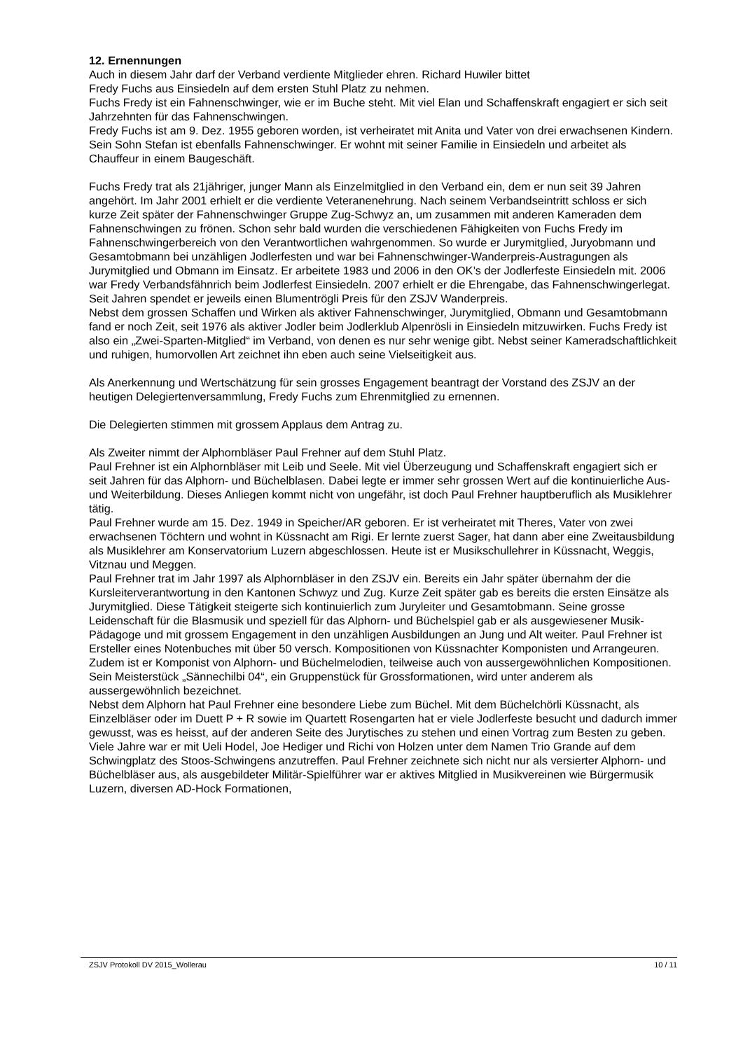12. Ernennungen
Auch in diesem Jahr darf der Verband verdiente Mitglieder ehren. Richard Huwiler bittet
Fredy Fuchs aus Einsiedeln auf dem ersten Stuhl Platz zu nehmen.
Fuchs Fredy ist ein Fahnenschwinger, wie er im Buche steht. Mit viel Elan und Schaffenskraft engagiert er sich seit Jahrzehnten für das Fahnenschwingen.
Fredy Fuchs ist am 9. Dez. 1955 geboren worden, ist verheiratet mit Anita und Vater von drei erwachsenen Kindern. Sein Sohn Stefan ist ebenfalls Fahnenschwinger. Er wohnt mit seiner Familie in Einsiedeln und arbeitet als Chauffeur in einem Baugeschäft.
Fuchs Fredy trat als 21jähriger, junger Mann als Einzelmitglied in den Verband ein, dem er nun seit 39 Jahren angehört. Im Jahr 2001 erhielt er die verdiente Veteranenehrung. Nach seinem Verbandseintritt schloss er sich kurze Zeit später der Fahnenschwinger Gruppe Zug-Schwyz an, um zusammen mit anderen Kameraden dem Fahnenschwingen zu frönen. Schon sehr bald wurden die verschiedenen Fähigkeiten von Fuchs Fredy im Fahnenschwingerbereich von den Verantwortlichen wahrgenommen. So wurde er Jurymitglied, Juryobmann und Gesamtobmann bei unzähligen Jodlerfesten und war bei Fahnenschwinger-Wanderpreis-Austragungen als Jurymitglied und Obmann im Einsatz. Er arbeitete 1983 und 2006 in den OK’s der Jodlerfeste Einsiedeln mit. 2006 war Fredy Verbandsfähnrich beim Jodlerfest Einsiedeln. 2007 erhielt er die Ehrengabe, das Fahnenschwingerlegat. Seit Jahren spendet er jeweils einen Blumentrögli Preis für den ZSJV Wanderpreis.
Nebst dem grossen Schaffen und Wirken als aktiver Fahnenschwinger, Jurymitglied, Obmann und Gesamtobmann fand er noch Zeit, seit 1976 als aktiver Jodler beim Jodlerklub Alpenrösli in Einsiedeln mitzuwirken. Fuchs Fredy ist also ein „Zwei-Sparten-Mitglied“ im Verband, von denen es nur sehr wenige gibt. Nebst seiner Kameradschaftlichkeit und ruhigen, humorvollen Art zeichnet ihn eben auch seine Vielseitigkeit aus.
Als Anerkennung und Wertschätzung für sein grosses Engagement beantragt der Vorstand des ZSJV an der heutigen Delegiertenversammlung, Fredy Fuchs zum Ehrenmitglied zu ernennen.
Die Delegierten stimmen mit grossem Applaus dem Antrag zu.
Als Zweiter nimmt der Alphornbläser Paul Frehner auf dem Stuhl Platz.
Paul Frehner ist ein Alphornbläser mit Leib und Seele. Mit viel Überzeugung und Schaffenskraft engagiert sich er seit Jahren für das Alphorn- und Büchelblasen. Dabei legte er immer sehr grossen Wert auf die kontinuierliche Aus- und Weiterbildung. Dieses Anliegen kommt nicht von ungefähr, ist doch Paul Frehner hauptberuflich als Musiklehrer tätig.
Paul Frehner wurde am 15. Dez. 1949 in Speicher/AR geboren. Er ist verheiratet mit Theres, Vater von zwei erwachsenen Töchtern und wohnt in Küssnacht am Rigi. Er lernte zuerst Sager, hat dann aber eine Zweitausbildung als Musiklehrer am Konservatorium Luzern abgeschlossen. Heute ist er Musikschullehrer in Küssnacht, Weggis, Vitznau und Meggen.
Paul Frehner trat im Jahr 1997 als Alphornbläser in den ZSJV ein. Bereits ein Jahr später übernahm der die Kursleiterverantwortung in den Kantonen Schwyz und Zug. Kurze Zeit später gab es bereits die ersten Einsätze als Jurymitglied. Diese Tätigkeit steigerte sich kontinuierlich zum Juryleiter und Gesamtobmann. Seine grosse Leidenschaft für die Blasmusik und speziell für das Alphorn- und Büchelspiel gab er als ausgewiesener Musik-Pädagoge und mit grossem Engagement in den unzähligen Ausbildungen an Jung und Alt weiter. Paul Frehner ist Ersteller eines Notenbuches mit über 50 versch. Kompositionen von Küssnachter Komponisten und Arrangeuren. Zudem ist er Komponist von Alphorn- und Büchelmelodien, teilweise auch von aussergewöhnlichen Kompositionen. Sein Meisterstück „Sännechilbi 04“, ein Gruppenstück für Grossformationen, wird unter anderem als aussergewöhnlich bezeichnet.
Nebst dem Alphorn hat Paul Frehner eine besondere Liebe zum Büchel. Mit dem Büchelchörli Küssnacht, als Einzelbläser oder im Duett P + R sowie im Quartett Rosengarten hat er viele Jodlerfeste besucht und dadurch immer gewusst, was es heisst, auf der anderen Seite des Jurytisches zu stehen und einen Vortrag zum Besten zu geben.
Viele Jahre war er mit Ueli Hodel, Joe Hediger und Richi von Holzen unter dem Namen Trio Grande auf dem Schwingplatz des Stoos-Schwingens anzutreffen. Paul Frehner zeichnete sich nicht nur als versierter Alphorn- und Büchelbläser aus, als ausgebildeter Militär-Spielführer war er aktives Mitglied in Musikvereinen wie Bürgermusik Luzern, diversen AD-Hock Formationen,
ZSJV Protokoll DV 2015_Wollerau 10 / 11